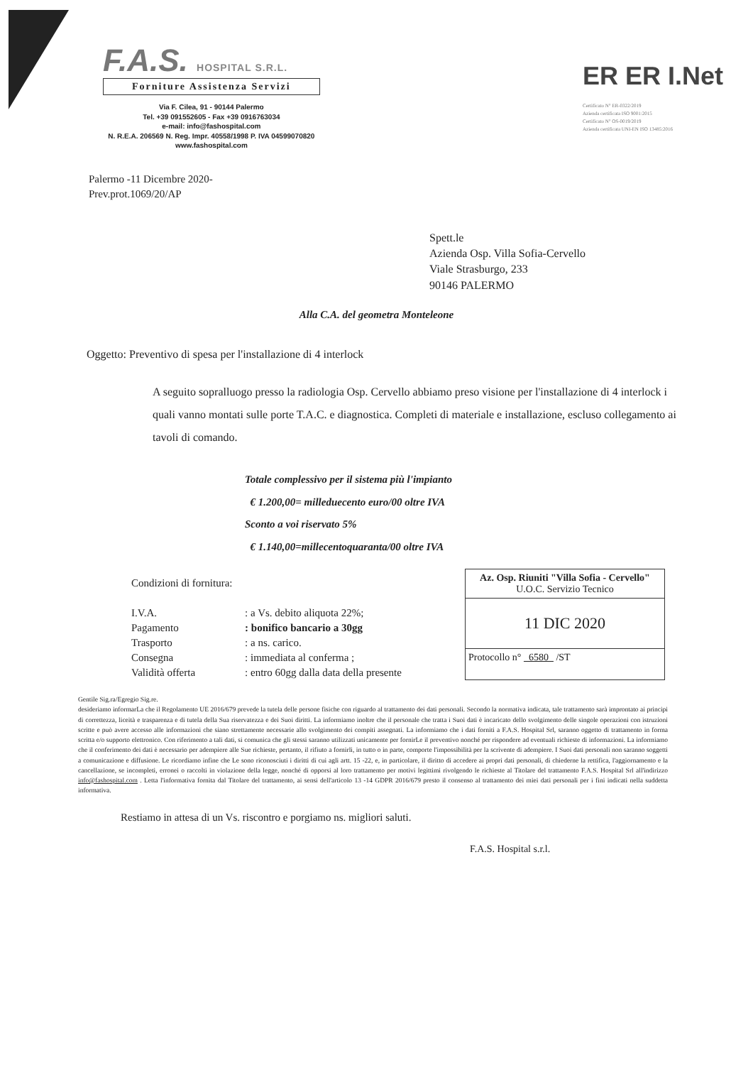F.A.S. HOSPITAL S.R.L.
Forniture Assistenza Servizi
Via F. Cilea, 91 - 90144 Palermo
Tel. +39 091552605 - Fax +39 0916763034
e-mail: info@fashospital.com
N. R.E.A. 206569 N. Reg. Impr. 40558/1998 P. IVA 04599070820
www.fashospital.com
ER ER I.Net
Certificato N° ER-0322/2019
Azienda certificata ISO 9001:2015
Certificato N° OS-0019/2019
Azienda certificata UNI-EN ISO 13485:2016
Palermo -11 Dicembre 2020-
Prev.prot.1069/20/AP
Spett.le
Azienda Osp. Villa Sofia-Cervello
Viale Strasburgo, 233
90146 PALERMO
Alla C.A. del geometra Monteleone
Oggetto: Preventivo di spesa per l'installazione di 4 interlock
A seguito sopralluogo presso la radiologia Osp. Cervello abbiamo preso visione per l'installazione di 4 interlock i quali vanno montati sulle porte T.A.C. e diagnostica. Completi di materiale e installazione, escluso collegamento ai tavoli di comando.
Totale complessivo per il sistema più l'impianto
€ 1.200,00= milleduecento euro/00 oltre IVA
Sconto a voi riservato 5%
€ 1.140,00=millecentoquaranta/00 oltre IVA
Condizioni di fornitura:
| I.V.A. | : a Vs. debito aliquota 22%; |
| Pagamento | : bonifico bancario a 30gg |
| Trasporto | : a ns. carico. |
| Consegna | : immediata al conferma ; |
| Validità offerta | : entro 60gg dalla data della presente |
Az. Osp. Riuniti "Villa Sofia - Cervello"
U.O.C. Servizio Tecnico
11 DIC 2020
Protocollo n° 6580 /ST
Gentile Sig.ra/Egregio Sig.re.
desideriamo informarLa che il Regolamento UE 2016/679 prevede la tutela delle persone fisiche con riguardo al trattamento dei dati personali. Secondo la normativa indicata, tale trattamento sarà improntato ai principi di correttezza, liceità e trasparenza e di tutela della Sua riservatezza e dei Suoi diritti. La informiamo inoltre che il personale che tratta i Suoi dati è incaricato dello svolgimento delle singole operazioni con istruzioni scritte e può avere accesso alle informazioni che siano strettamente necessarie allo svolgimento dei compiti assegnati. La informiamo che i dati forniti a F.A.S. Hospital Srl, saranno oggetto di trattamento in forma scritta e/o supporto elettronico. Con riferimento a tali dati, si comunica che gli stessi saranno utilizzati unicamente per fornirLe il preventivo nonché per rispondere ad eventuali richieste di informazioni. La informiamo che il conferimento dei dati è necessario per adempiere alle Sue richieste, pertanto, il rifiuto a fornirli, in tutto o in parte, comporte l'impossibilità per la scrivente di adempiere. I Suoi dati personali non saranno soggetti a comunicazione e diffusione. Le ricordiamo infine che Le sono riconosciuti i diritti di cui agli artt. 15 -22, e, in particolare, il diritto di accedere ai propri dati personali, di chiederne la rettifica, l'aggiornamento e la cancellazione, se incompleti, erronei o raccolti in violazione della legge, nonché di opporsi al loro trattamento per motivi legittimi rivolgendo le richieste al Titolare del trattamento F.A.S. Hospital Srl all'indirizzo info@fashospital.com . Letta l'informativa fornita dal Titolare del trattamento, ai sensi dell'articolo 13 -14 GDPR 2016/679 presto il consenso al trattamento dei miei dati personali per i fini indicati nella suddetta informativa.
Restiamo in attesa di un Vs. riscontro e porgiamo ns. migliori saluti.
F.A.S. Hospital s.r.l.